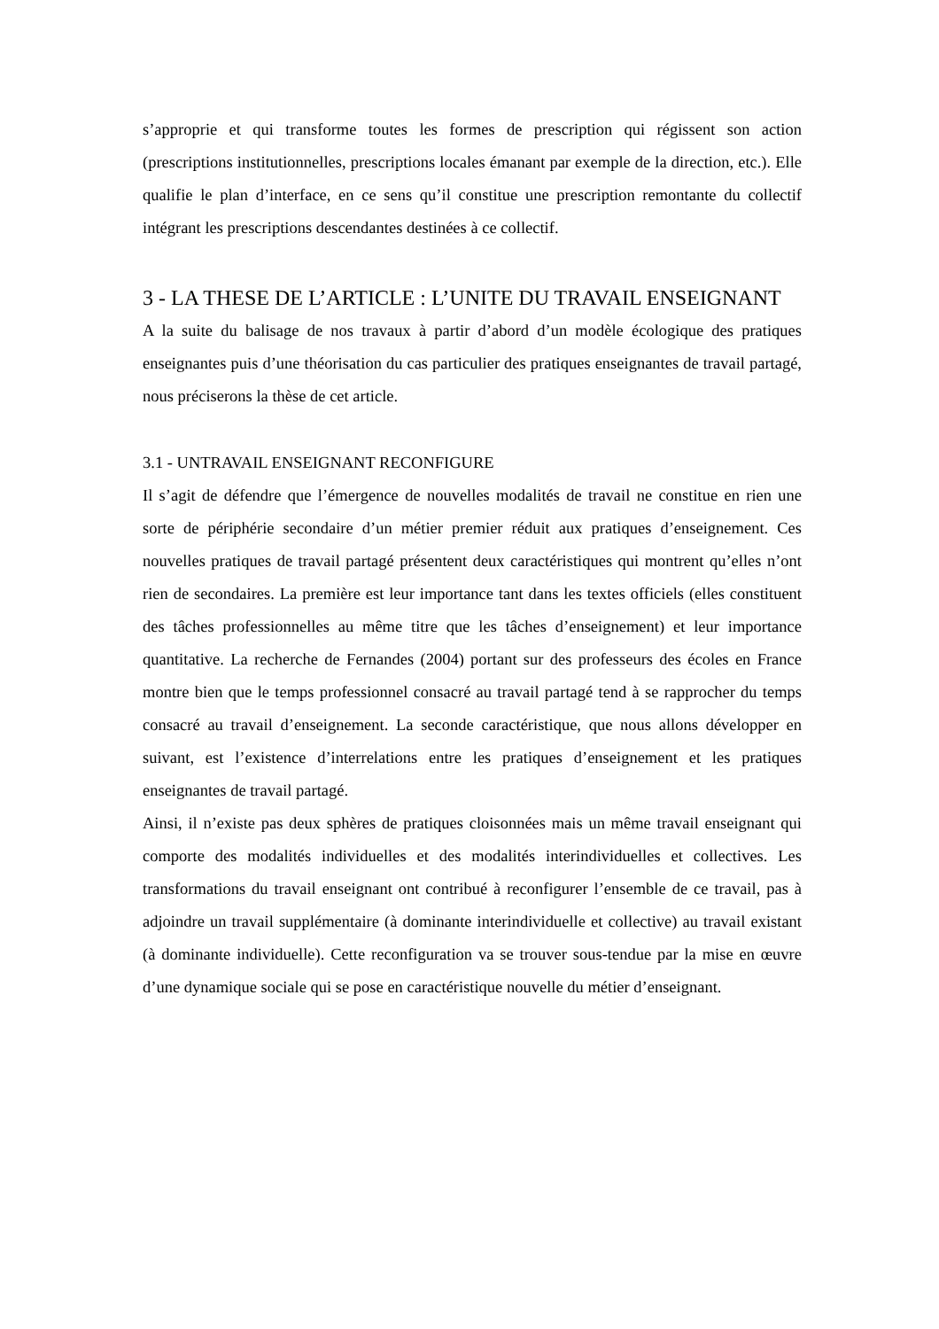s’approprie et qui transforme toutes les formes de prescription qui régissent son action (prescriptions institutionnelles, prescriptions locales émanant par exemple de la direction, etc.). Elle qualifie le plan d’interface, en ce sens qu’il constitue une prescription remontante du collectif intégrant les prescriptions descendantes destinées à ce collectif.
3 - LA THESE DE L’ARTICLE : L’UNITE DU TRAVAIL ENSEIGNANT
A la suite du balisage de nos travaux à partir d’abord d’un modèle écologique des pratiques enseignantes puis d’une théorisation du cas particulier des pratiques enseignantes de travail partagé, nous préciserons la thèse de cet article.
3.1 - UNTRAVAIL ENSEIGNANT RECONFIGURE
Il s’agit de défendre que l’émergence de nouvelles modalités de travail ne constitue en rien une sorte de périphérie secondaire d’un métier premier réduit aux pratiques d’enseignement. Ces nouvelles pratiques de travail partagé présentent deux caractéristiques qui montrent qu’elles n’ont rien de secondaires. La première est leur importance tant dans les textes officiels (elles constituent des tâches professionnelles au même titre que les tâches d’enseignement) et leur importance quantitative. La recherche de Fernandes (2004) portant sur des professeurs des écoles en France montre bien que le temps professionnel consacré au travail partagé tend à se rapprocher du temps consacré au travail d’enseignement. La seconde caractéristique, que nous allons développer en suivant, est l’existence d’interrelations entre les pratiques d’enseignement et les pratiques enseignantes de travail partagé.
Ainsi, il n’existe pas deux sphères de pratiques cloisonnées mais un même travail enseignant qui comporte des modalités individuelles et des modalités interindividuelles et collectives. Les transformations du travail enseignant ont contribué à reconfigurer l’ensemble de ce travail, pas à adjoindre un travail supplémentaire (à dominante interindividuelle et collective) au travail existant (à dominante individuelle). Cette reconfiguration va se trouver sous-tendue par la mise en œuvre d’une dynamique sociale qui se pose en caractéristique nouvelle du métier d’enseignant.